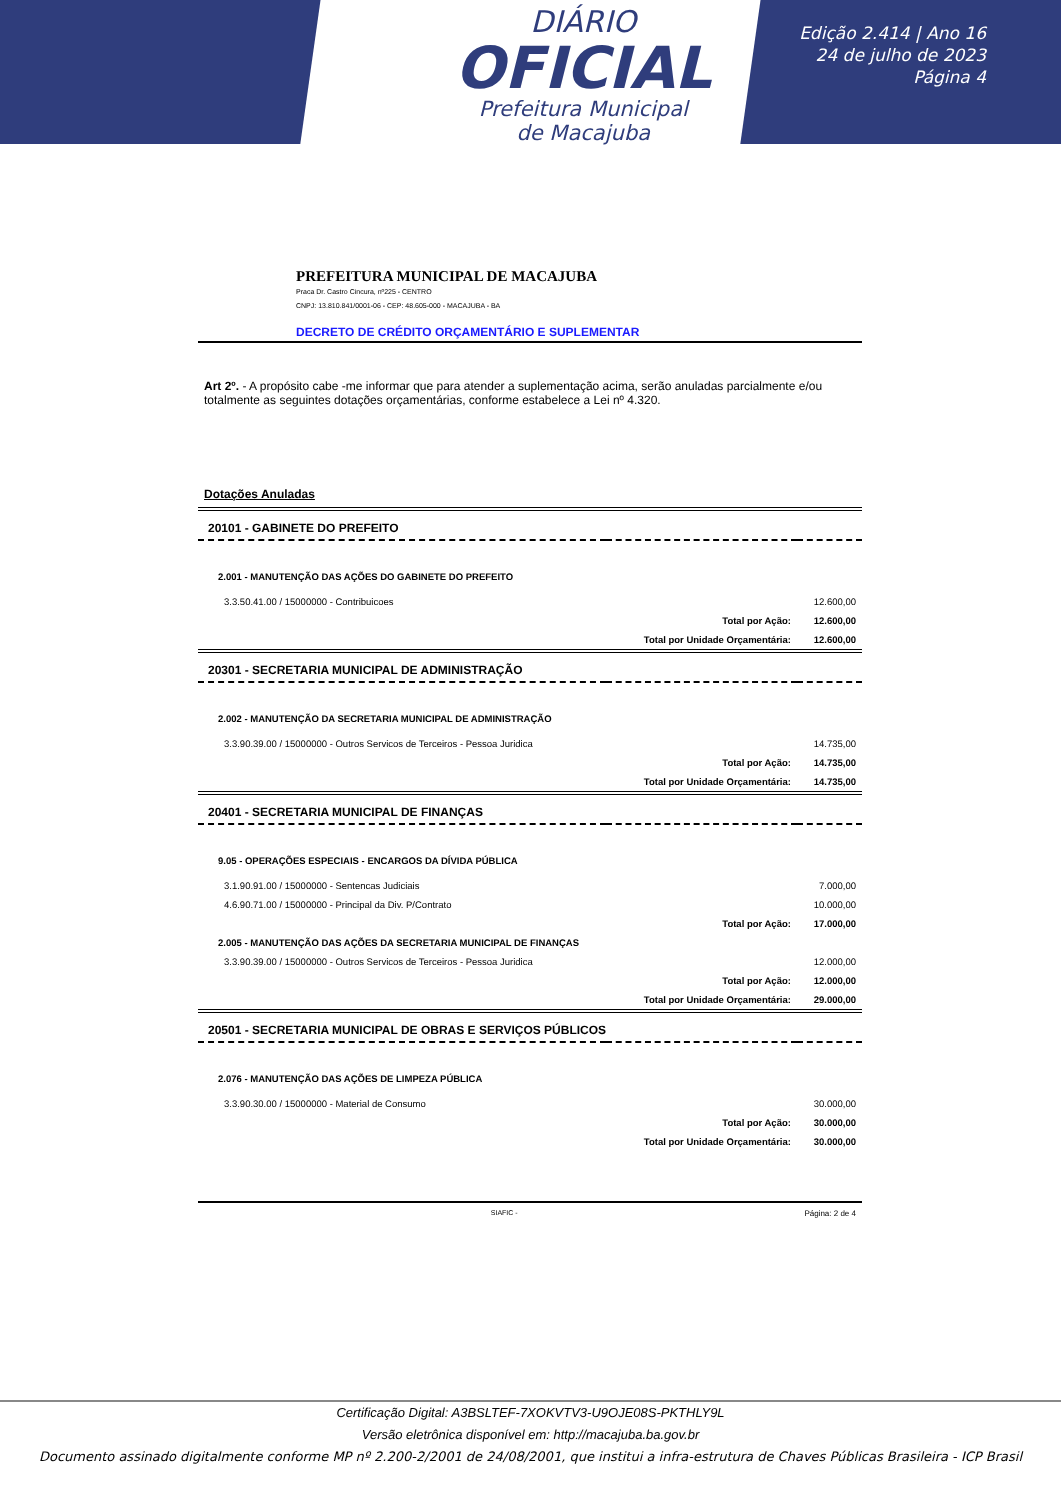DIÁRIO
OFICIAL
Prefeitura Municipal
de Macajuba
Edição 2.414 | Ano 16
24 de julho de 2023
Página 4
PREFEITURA MUNICIPAL DE MACAJUBA
Praca Dr. Castro Cincura, nº225 - CENTRO
CNPJ: 13.810.841/0001-06 - CEP: 48.605-000 - MACAJUBA - BA
DECRETO DE CRÉDITO ORÇAMENTÁRIO E SUPLEMENTAR
Art 2º. - A propósito cabe -me informar que para atender a suplementação acima, serão anuladas parcialmente e/ou totalmente as seguintes dotações orçamentárias, conforme estabelece a Lei nº 4.320.
Dotações Anuladas
| 20101 - GABINETE DO PREFEITO | | |
| 2.001 - MANUTENÇÃO DAS AÇÕES DO GABINETE DO PREFEITO | | |
| 3.3.50.41.00 / 15000000 - Contribuicoes | | 12.600,00 |
| | Total por Ação: | 12.600,00 |
| | Total por Unidade Orçamentária: | 12.600,00 |
| 20301 - SECRETARIA MUNICIPAL DE ADMINISTRAÇÃO | | |
| 2.002 - MANUTENÇÃO DA SECRETARIA MUNICIPAL DE ADMINISTRAÇÃO | | |
| 3.3.90.39.00 / 15000000 - Outros Servicos de Terceiros - Pessoa Juridica | | 14.735,00 |
| | Total por Ação: | 14.735,00 |
| | Total por Unidade Orçamentária: | 14.735,00 |
| 20401 - SECRETARIA MUNICIPAL DE FINANÇAS | | |
| 9.05 - OPERAÇÕES ESPECIAIS - ENCARGOS DA DÍVIDA PÚBLICA | | |
| 3.1.90.91.00 / 15000000 - Sentencas Judiciais | | 7.000,00 |
| 4.6.90.71.00 / 15000000 - Principal da Div. P/Contrato | | 10.000,00 |
| | Total por Ação: | 17.000,00 |
| 2.005 - MANUTENÇÃO DAS AÇÕES DA SECRETARIA MUNICIPAL DE FINANÇAS | | |
| 3.3.90.39.00 / 15000000 - Outros Servicos de Terceiros - Pessoa Juridica | | 12.000,00 |
| | Total por Ação: | 12.000,00 |
| | Total por Unidade Orçamentária: | 29.000,00 |
| 20501 - SECRETARIA MUNICIPAL DE OBRAS E SERVIÇOS PÚBLICOS | | |
| 2.076 - MANUTENÇÃO DAS AÇÕES DE LIMPEZA PÚBLICA | | |
| 3.3.90.30.00 / 15000000 - Material de Consumo | | 30.000,00 |
| | Total por Ação: | 30.000,00 |
| | Total por Unidade Orçamentária: | 30.000,00 |
SIAFIC - Página: 2 de 4
Certificação Digital: A3BSLTEF-7XOKVTV3-U9OJE08S-PKTHLY9L
Versão eletrônica disponível em: http://macajuba.ba.gov.br
Documento assinado digitalmente conforme MP nº 2.200-2/2001 de 24/08/2001, que institui a infra-estrutura de Chaves Públicas Brasileira - ICP Brasil